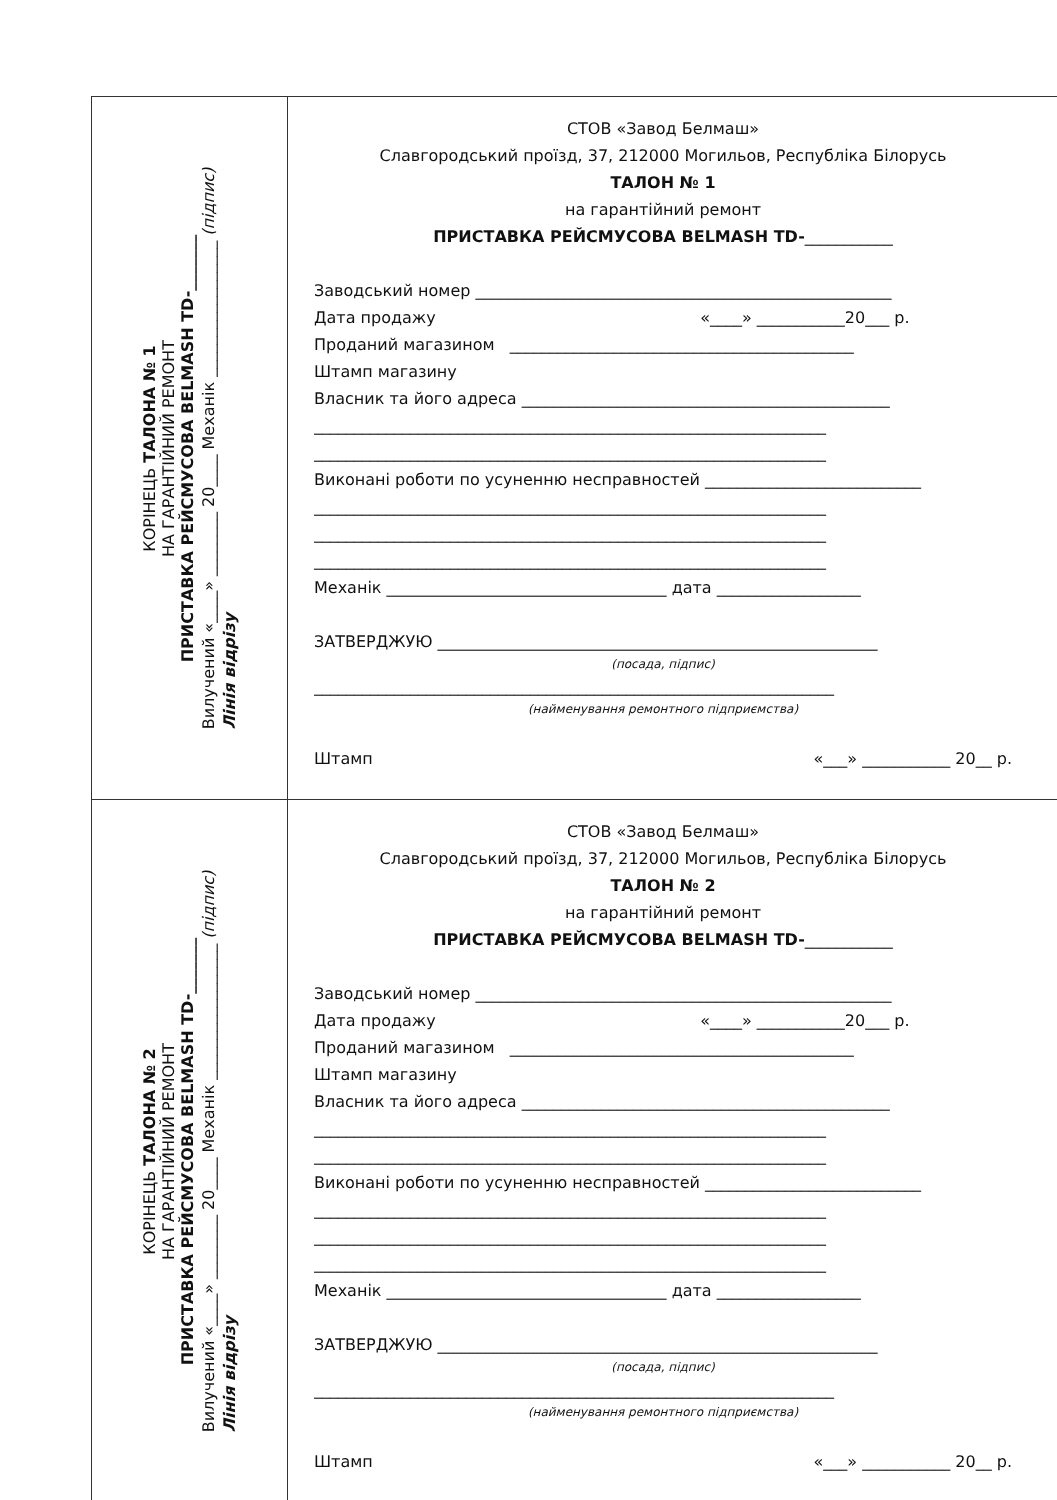КОРІНЕЦЬ ТАЛОНА № 1
НА ГАРАНТІЙНИЙ РЕМОНТ
ПРИСТАВКА РЕЙСМУСОВА BELMASH TD-_______
Вилучений «____» ________ 20____ Механік _________________ (підпис)
Лінія відрізу
СТОВ «Завод Белмаш»
Славгородський проїзд, 37, 212000 Могильов, Республіка Білорусь
ТАЛОН № 1
на гарантійний ремонт
ПРИСТАВКА РЕЙСМУСОВА BELMASH TD-___________
Заводський номер ____________________________________________________
Дата продажу «____» ___________20___ р.
Проданий магазином ___________________________________________
Штамп магазину
Власник та його адреса ______________________________________________
________________________________________________________________
________________________________________________________________
Виконані роботи по усуненню несправностей ___________________________
________________________________________________________________
________________________________________________________________
________________________________________________________________
Механік ___________________________________ дата __________________
ЗАТВЕРДЖУЮ _______________________________________________________
(посада, підпис)
_________________________________________________________________
(найменування ремонтного підприємства)
Штамп «___» ___________ 20__ р.
КОРІНЕЦЬ ТАЛОНА № 2
НА ГАРАНТІЙНИЙ РЕМОНТ
ПРИСТАВКА РЕЙСМУСОВА BELMASH TD-_______
Вилучений «____» ________ 20____ Механік _________________ (підпис)
Лінія відрізу
СТОВ «Завод Белмаш»
Славгородський проїзд, 37, 212000 Могильов, Республіка Білорусь
ТАЛОН № 2
на гарантійний ремонт
ПРИСТАВКА РЕЙСМУСОВА BELMASH TD-___________
Заводський номер ____________________________________________________
Дата продажу «____» ___________20___ р.
Проданий магазином ___________________________________________
Штамп магазину
Власник та його адреса ______________________________________________
________________________________________________________________
________________________________________________________________
Виконані роботи по усуненню несправностей ___________________________
________________________________________________________________
________________________________________________________________
________________________________________________________________
Механік ___________________________________ дата __________________
ЗАТВЕРДЖУЮ _______________________________________________________
(посада, підпис)
_________________________________________________________________
(найменування ремонтного підприємства)
Штамп «___» ___________ 20__ р.